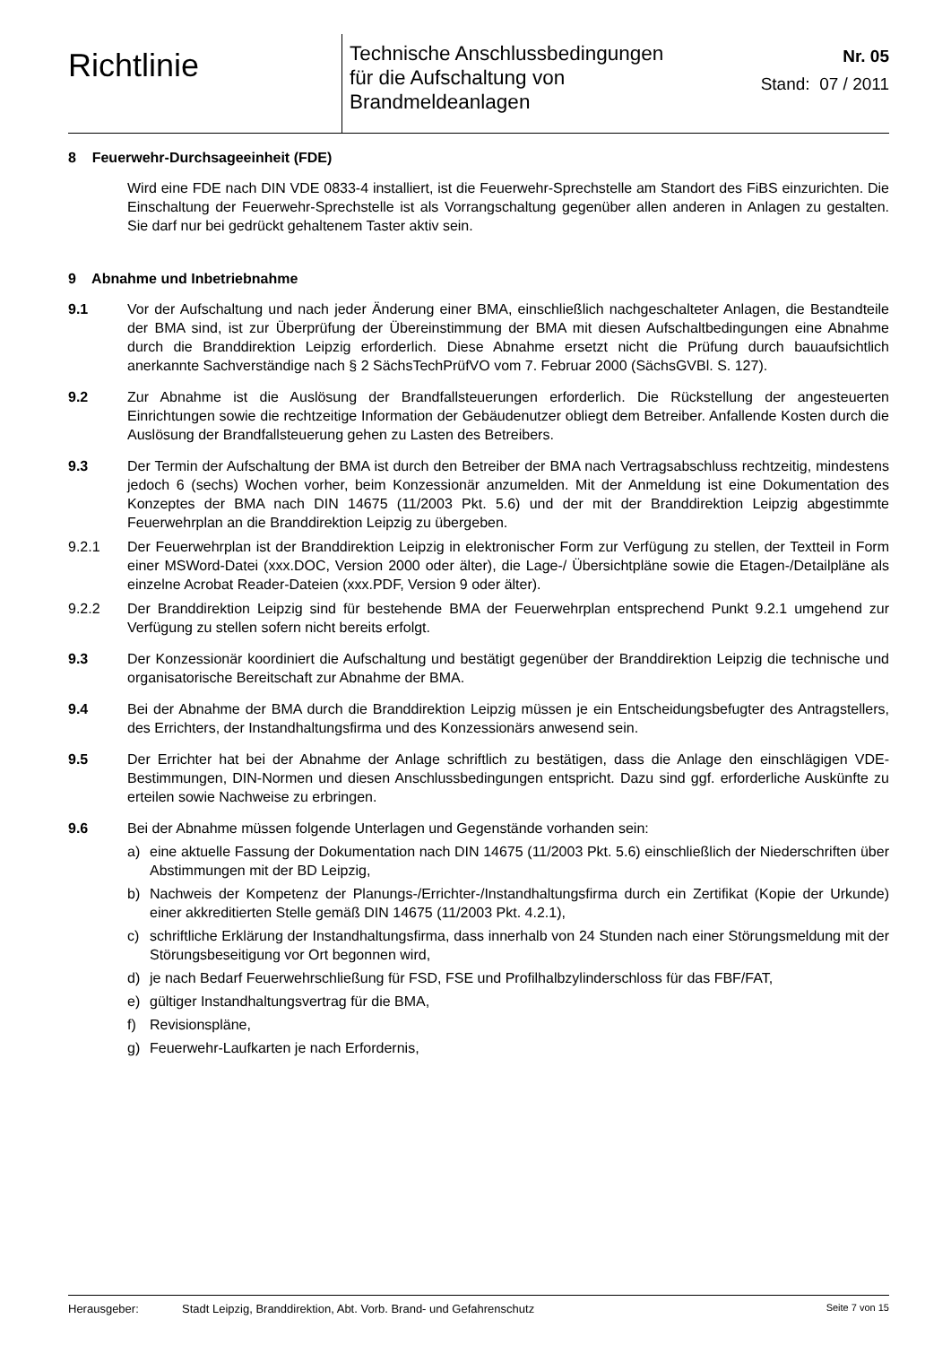Richtlinie
Technische Anschlussbedingungen
für die Aufschaltung von
Brandmeldeanlagen
Nr. 05
Stand: 07 / 2011
8 Feuerwehr-Durchsageeinheit (FDE)
Wird eine FDE nach DIN VDE 0833-4 installiert, ist die Feuerwehr-Sprechstelle am Standort des FiBS einzurichten. Die Einschaltung der Feuerwehr-Sprechstelle ist als Vorrangschaltung gegenüber allen anderen in Anlagen zu gestalten. Sie darf nur bei gedrückt gehaltenem Taster aktiv sein.
9 Abnahme und Inbetriebnahme
9.1 Vor der Aufschaltung und nach jeder Änderung einer BMA, einschließlich nachgeschalteter Anlagen, die Bestandteile der BMA sind, ist zur Überprüfung der Übereinstimmung der BMA mit diesen Aufschaltbedingungen eine Abnahme durch die Branddirektion Leipzig erforderlich. Diese Abnahme ersetzt nicht die Prüfung durch bauaufsichtlich anerkannte Sachverständige nach § 2 SächsTechPrüfVO vom 7. Februar 2000 (SächsGVBl. S. 127).
9.2 Zur Abnahme ist die Auslösung der Brandfallsteuerungen erforderlich. Die Rückstellung der angesteuerten Einrichtungen sowie die rechtzeitige Information der Gebäudenutzer obliegt dem Betreiber. Anfallende Kosten durch die Auslösung der Brandfallsteuerung gehen zu Lasten des Betreibers.
9.3 Der Termin der Aufschaltung der BMA ist durch den Betreiber der BMA nach Vertragsabschluss rechtzeitig, mindestens jedoch 6 (sechs) Wochen vorher, beim Konzessionär anzumelden. Mit der Anmeldung ist eine Dokumentation des Konzeptes der BMA nach DIN 14675 (11/2003 Pkt. 5.6) und der mit der Branddirektion Leipzig abgestimmte Feuerwehrplan an die Branddirektion Leipzig zu übergeben.
9.2.1 Der Feuerwehrplan ist der Branddirektion Leipzig in elektronischer Form zur Verfügung zu stellen, der Textteil in Form einer MSWord-Datei (xxx.DOC, Version 2000 oder älter), die Lage-/ Übersichtpläne sowie die Etagen-/Detailpläne als einzelne Acrobat Reader-Dateien (xxx.PDF, Version 9 oder älter).
9.2.2 Der Branddirektion Leipzig sind für bestehende BMA der Feuerwehrplan entsprechend Punkt 9.2.1 umgehend zur Verfügung zu stellen sofern nicht bereits erfolgt.
9.3 Der Konzessionär koordiniert die Aufschaltung und bestätigt gegenüber der Branddirektion Leipzig die technische und organisatorische Bereitschaft zur Abnahme der BMA.
9.4 Bei der Abnahme der BMA durch die Branddirektion Leipzig müssen je ein Entscheidungsbefugter des Antragstellers, des Errichters, der Instandhaltungsfirma und des Konzessionärs anwesend sein.
9.5 Der Errichter hat bei der Abnahme der Anlage schriftlich zu bestätigen, dass die Anlage den einschlägigen VDE-Bestimmungen, DIN-Normen und diesen Anschlussbedingungen entspricht. Dazu sind ggf. erforderliche Auskünfte zu erteilen sowie Nachweise zu erbringen.
9.6 Bei der Abnahme müssen folgende Unterlagen und Gegenstände vorhanden sein:
a) eine aktuelle Fassung der Dokumentation nach DIN 14675 (11/2003 Pkt. 5.6) einschließlich der Niederschriften über Abstimmungen mit der BD Leipzig,
b) Nachweis der Kompetenz der Planungs-/Errichter-/Instandhaltungsfirma durch ein Zertifikat (Kopie der Urkunde) einer akkreditierten Stelle gemäß DIN 14675 (11/2003 Pkt. 4.2.1),
c) schriftliche Erklärung der Instandhaltungsfirma, dass innerhalb von 24 Stunden nach einer Störungsmeldung mit der Störungsbeseitigung vor Ort begonnen wird,
d) je nach Bedarf Feuerwehrschließung für FSD, FSE und Profilhalbzylinderschloss für das FBF/FAT,
e) gültiger Instandhaltungsvertrag für die BMA,
f) Revisionspläne,
g) Feuerwehr-Laufkarten je nach Erfordernis,
Herausgeber: Stadt Leipzig, Branddirektion, Abt. Vorb. Brand- und Gefahrenschutz Seite 7 von 15